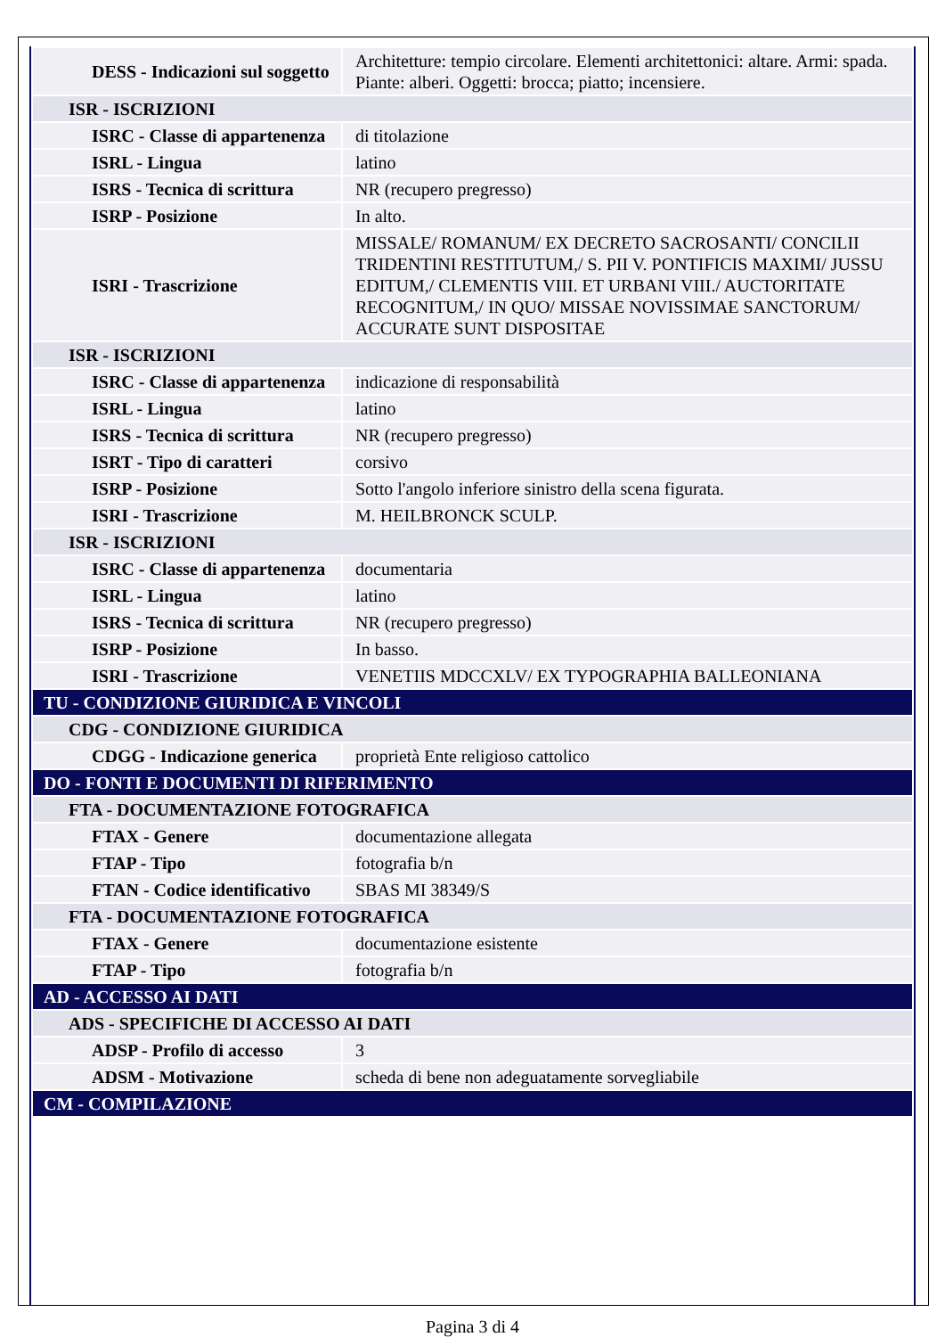| DESS - Indicazioni sul soggetto | Architetture: tempio circolare. Elementi architettonici: altare. Armi: spada. Piante: alberi. Oggetti: brocca; piatto; incensiere. |
| ISR - ISCRIZIONI | |
| ISRC - Classe di appartenenza | di titolazione |
| ISRL - Lingua | latino |
| ISRS - Tecnica di scrittura | NR (recupero pregresso) |
| ISRP - Posizione | In alto. |
| ISRI - Trascrizione | MISSALE/ ROMANUM/ EX DECRETO SACROSANTI/ CONCILII TRIDENTINI RESTITUTUM,/ S. PII V. PONTIFICIS MAXIMI/ JUSSU EDITUM,/ CLEMENTIS VIII. ET URBANI VIII./ AUCTORITATE RECOGNITUM,/ IN QUO/ MISSAE NOVISSIMAE SANCTORUM/ ACCURATE SUNT DISPOSITAE |
| ISR - ISCRIZIONI | |
| ISRC - Classe di appartenenza | indicazione di responsabilità |
| ISRL - Lingua | latino |
| ISRS - Tecnica di scrittura | NR (recupero pregresso) |
| ISRT - Tipo di caratteri | corsivo |
| ISRP - Posizione | Sotto l'angolo inferiore sinistro della scena figurata. |
| ISRI - Trascrizione | M. HEILBRONCK SCULP. |
| ISR - ISCRIZIONI | |
| ISRC - Classe di appartenenza | documentaria |
| ISRL - Lingua | latino |
| ISRS - Tecnica di scrittura | NR (recupero pregresso) |
| ISRP - Posizione | In basso. |
| ISRI - Trascrizione | VENETIIS MDCCXLV/ EX TYPOGRAPHIA BALLEONIANA |
| TU - CONDIZIONE GIURIDICA E VINCOLI | |
| CDG - CONDIZIONE GIURIDICA | |
| CDGG - Indicazione generica | proprietà Ente religioso cattolico |
| DO - FONTI E DOCUMENTI DI RIFERIMENTO | |
| FTA - DOCUMENTAZIONE FOTOGRAFICA | |
| FTAX - Genere | documentazione allegata |
| FTAP - Tipo | fotografia b/n |
| FTAN - Codice identificativo | SBAS MI 38349/S |
| FTA - DOCUMENTAZIONE FOTOGRAFICA | |
| FTAX - Genere | documentazione esistente |
| FTAP - Tipo | fotografia b/n |
| AD - ACCESSO AI DATI | |
| ADS - SPECIFICHE DI ACCESSO AI DATI | |
| ADSP - Profilo di accesso | 3 |
| ADSM - Motivazione | scheda di bene non adeguatamente sorvegliabile |
| CM - COMPILAZIONE | |
Pagina 3 di 4